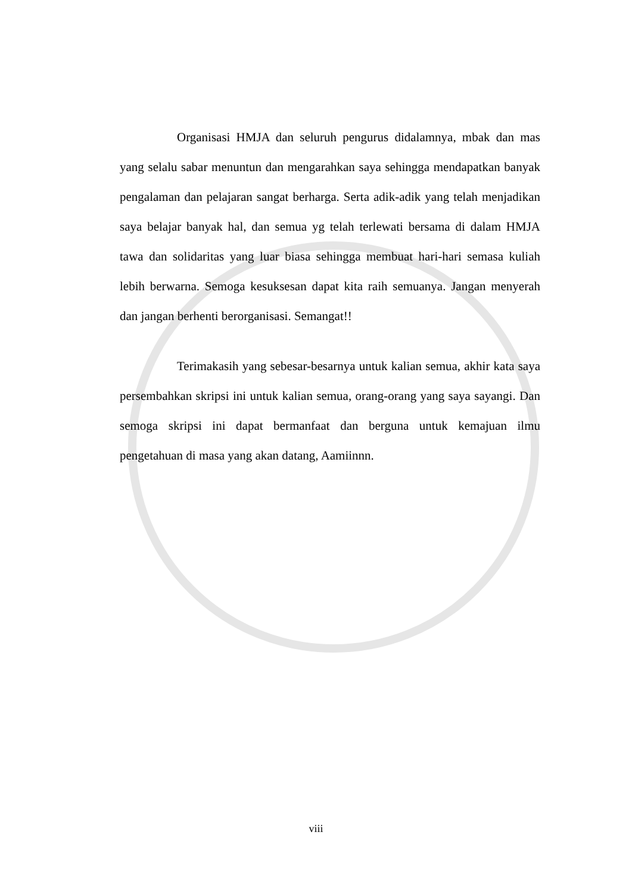Organisasi HMJA dan seluruh pengurus didalamnya, mbak dan mas yang selalu sabar menuntun dan mengarahkan saya sehingga mendapatkan banyak pengalaman dan pelajaran sangat berharga. Serta adik-adik yang telah menjadikan saya belajar banyak hal, dan semua yg telah terlewati bersama di dalam HMJA tawa dan solidaritas yang luar biasa sehingga membuat hari-hari semasa kuliah lebih berwarna. Semoga kesuksesan dapat kita raih semuanya. Jangan menyerah dan jangan berhenti berorganisasi. Semangat!!
Terimakasih yang sebesar-besarnya untuk kalian semua, akhir kata saya persembahkan skripsi ini untuk kalian semua, orang-orang yang saya sayangi. Dan semoga skripsi ini dapat bermanfaat dan berguna untuk kemajuan ilmu pengetahuan di masa yang akan datang, Aamiinnn.
viii